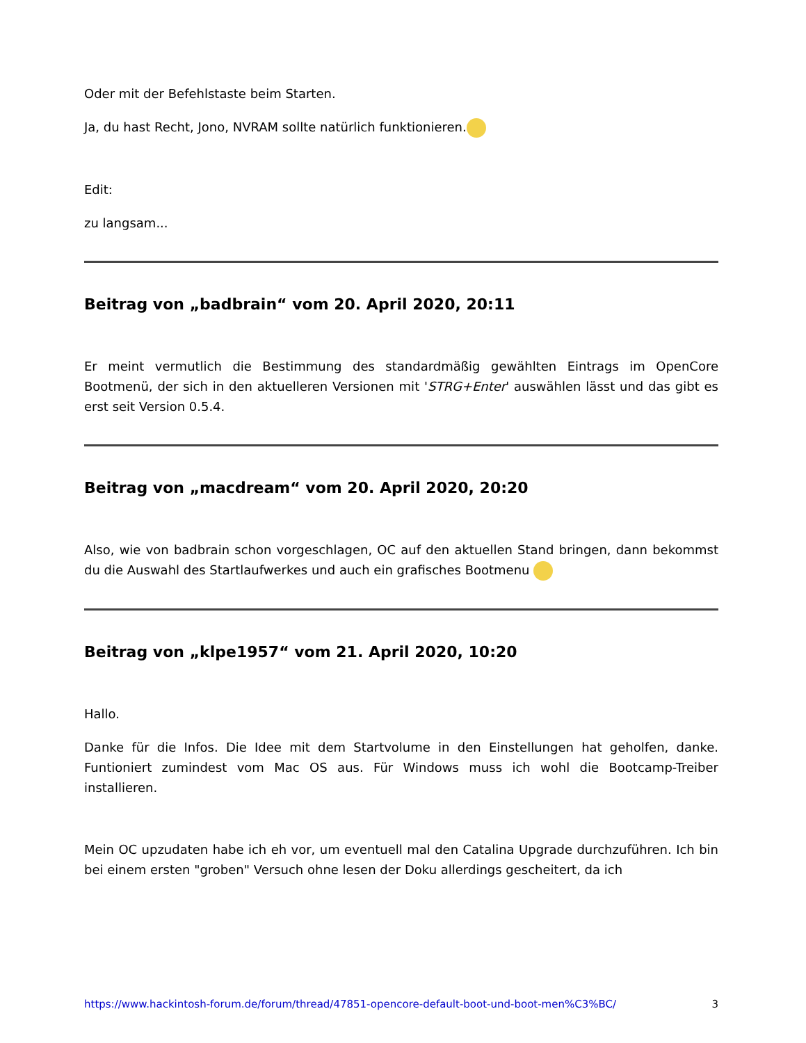Oder mit der Befehlstaste beim Starten.
Ja, du hast Recht, Jono, NVRAM sollte natürlich funktionieren.
Edit:
zu langsam...
Beitrag von „badbrain“ vom 20. April 2020, 20:11
Er meint vermutlich die Bestimmung des standardmäßig gewählten Eintrags im OpenCore Bootmenü, der sich in den aktuelleren Versionen mit 'STRG+Enter' auswählen lässt und das gibt es erst seit Version 0.5.4.
Beitrag von „macdream“ vom 20. April 2020, 20:20
Also, wie von badbrain schon vorgeschlagen, OC auf den aktuellen Stand bringen, dann bekommst du die Auswahl des Startlaufwerkes und auch ein grafisches Bootmenu
Beitrag von „klpe1957“ vom 21. April 2020, 10:20
Hallo.
Danke für die Infos. Die Idee mit dem Startvolume in den Einstellungen hat geholfen, danke. Funtioniert zumindest vom Mac OS aus. Für Windows muss ich wohl die Bootcamp-Treiber installieren.
Mein OC upzudaten habe ich eh vor, um eventuell mal den Catalina Upgrade durchzuführen. Ich bin bei einem ersten "groben" Versuch ohne lesen der Doku allerdings gescheitert, da ich
https://www.hackintosh-forum.de/forum/thread/47851-opencore-default-boot-und-boot-men%C3%BC/ 3